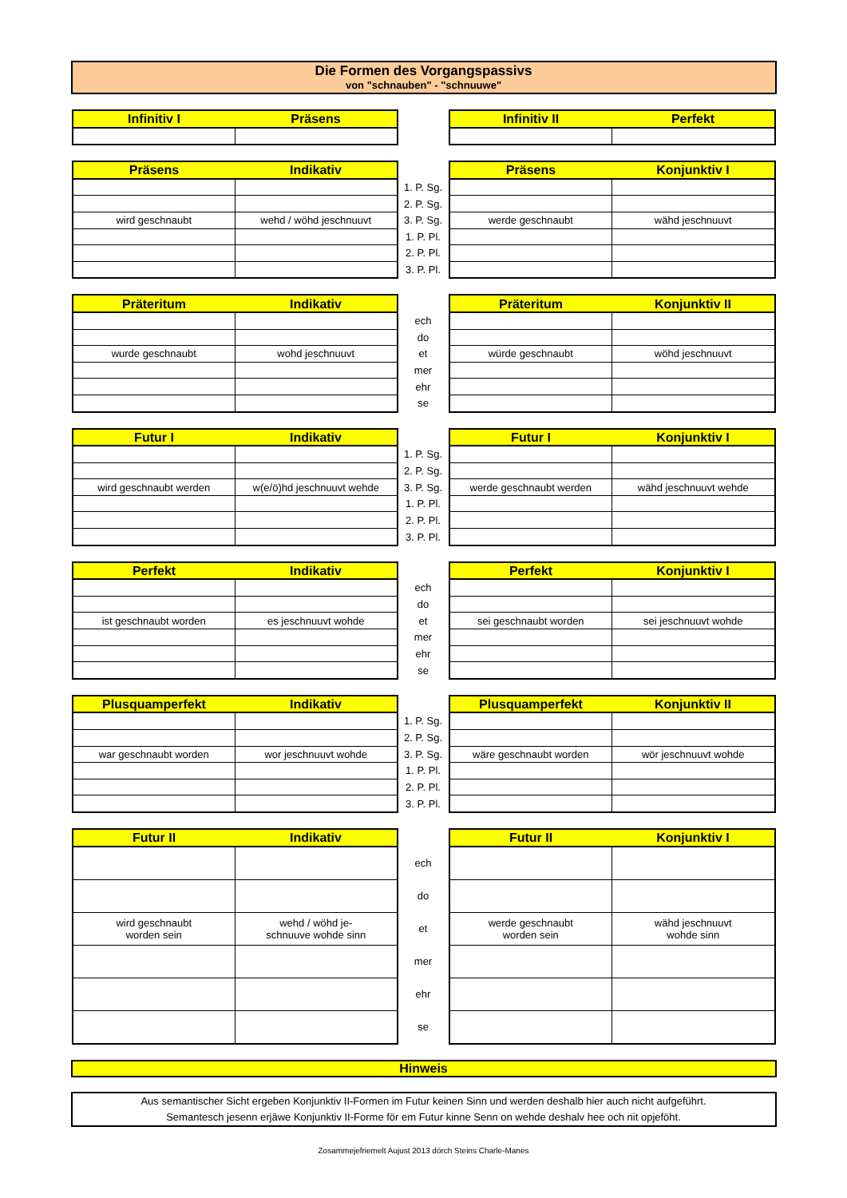Die Formen des Vorgangspassivs
von "schnauben" - "schnuuwe"
| Infinitiv I | Präsens | | Infinitiv II | Perfekt |
| --- | --- | --- | --- | --- |
| Präsens | Indikativ | | Präsens | Konjunktiv I |
| --- | --- | --- | --- | --- |
| | | 1. P. Sg. | | |
| | | 2. P. Sg. | | |
| wird geschnaubt | wehd / wöhd jeschnuuvt | 3. P. Sg. | werde geschnaubt | wähd jeschnuuvt |
| | | 1. P. Pl. | | |
| | | 2. P. Pl. | | |
| | | 3. P. Pl. | | |
| Präteritum | Indikativ | | Präteritum | Konjunktiv II |
| --- | --- | --- | --- | --- |
| | | ech | | |
| | | do | | |
| wurde geschnaubt | wohd jeschnuuvt | et | würde geschnaubt | wöhd jeschnuuvt |
| | | mer | | |
| | | ehr | | |
| | | se | | |
| Futur I | Indikativ | | Futur I | Konjunktiv I |
| --- | --- | --- | --- | --- |
| | | 1. P. Sg. | | |
| | | 2. P. Sg. | | |
| wird geschnaubt werden | w(e/ö)hd jeschnuuvt wehde | 3. P. Sg. | werde geschnaubt werden | wähd jeschnuuvt wehde |
| | | 1. P. Pl. | | |
| | | 2. P. Pl. | | |
| | | 3. P. Pl. | | |
| Perfekt | Indikativ | | Perfekt | Konjunktiv I |
| --- | --- | --- | --- | --- |
| | | ech | | |
| | | do | | |
| ist geschnaubt worden | es jeschnuuvt wohde | et | sei geschnaubt worden | sei jeschnuuvt wohde |
| | | mer | | |
| | | ehr | | |
| | | se | | |
| Plusquamperfekt | Indikativ | | Plusquamperfekt | Konjunktiv II |
| --- | --- | --- | --- | --- |
| | | 1. P. Sg. | | |
| | | 2. P. Sg. | | |
| war geschnaubt worden | wor jeschnuuvt wohde | 3. P. Sg. | wäre geschnaubt worden | wör jeschnuuvt wohde |
| | | 1. P. Pl. | | |
| | | 2. P. Pl. | | |
| | | 3. P. Pl. | | |
| Futur II | Indikativ | | Futur II | Konjunktiv I |
| --- | --- | --- | --- | --- |
| | | ech | | |
| | | do | | |
| wird geschnaubt worden sein | wehd / wöhd je- schnuuve wohde sinn | et | werde geschnaubt worden sein | wähd jeschnuuvt wohde sinn |
| | | mer | | |
| | | ehr | | |
| | | se | | |
Hinweis
Aus semantischer Sicht ergeben Konjunktiv II-Formen im Futur keinen Sinn und werden deshalb hier auch nicht aufgeführt.
Semantesch jesenn erjäwe Konjunktiv II-Forme för em Futur kinne Senn on wehde deshalv hee och nit opjeföht.
Zosammejefriemelt Aujust 2013 dörch Steins Charle-Manes